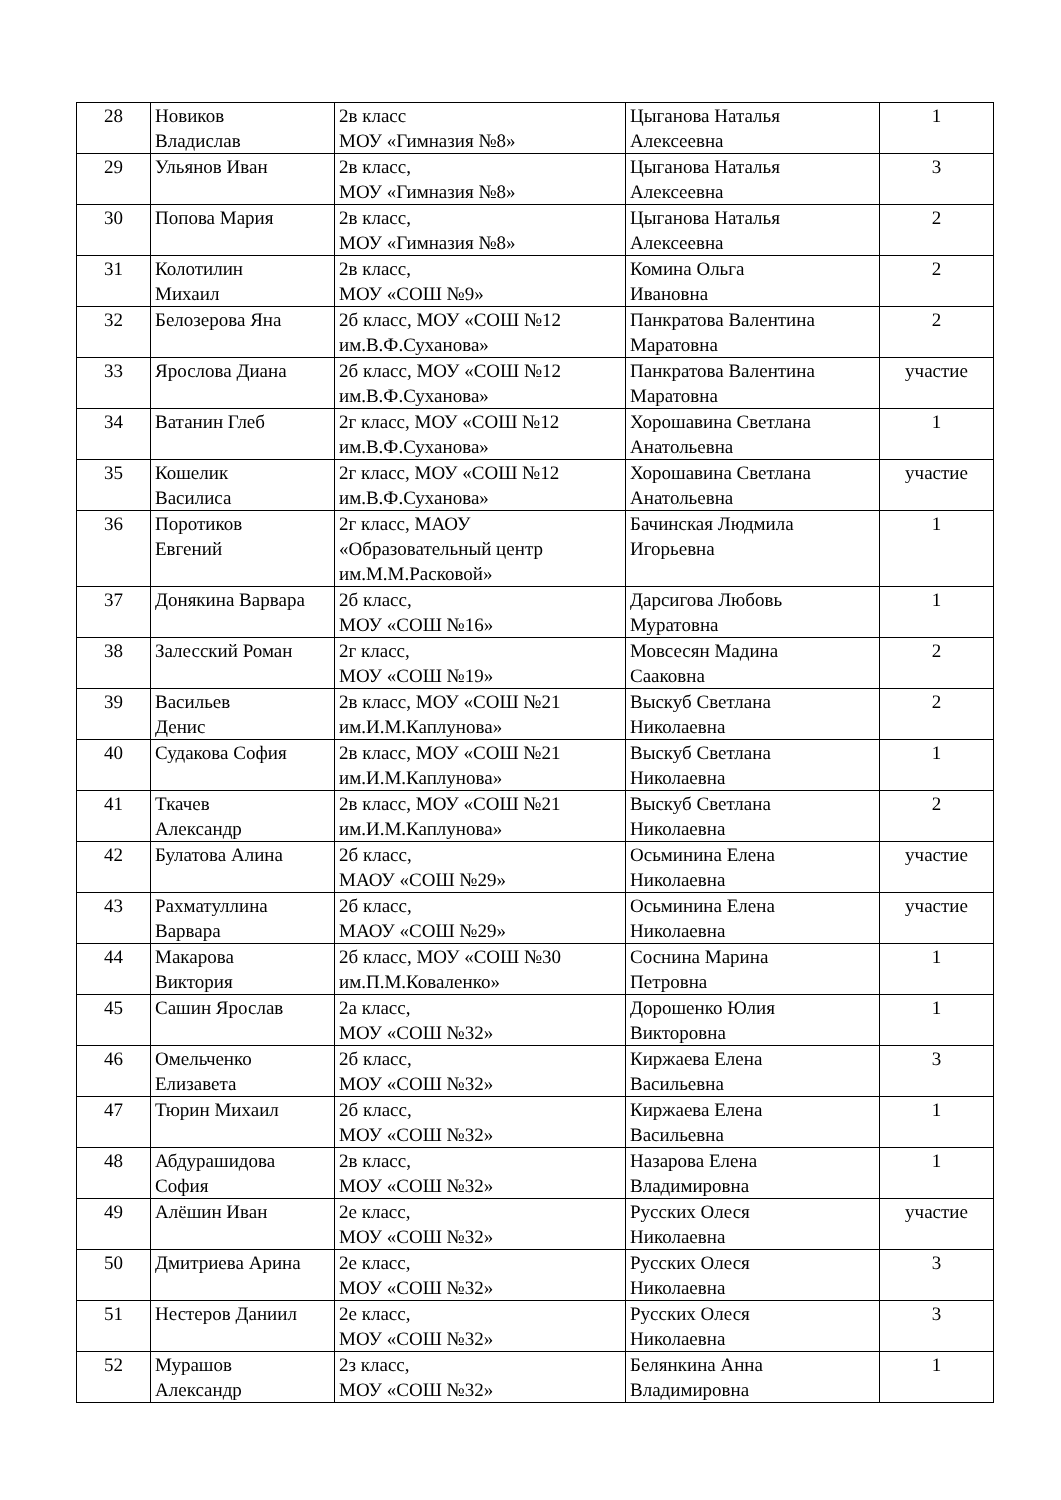| 28 | Новиков Владислав | 2в класс МОУ «Гимназия №8» | Цыганова Наталья Алексеевна | 1 |
| 29 | Ульянов Иван | 2в класс, МОУ «Гимназия №8» | Цыганова Наталья Алексеевна | 3 |
| 30 | Попова Мария | 2в класс, МОУ «Гимназия №8» | Цыганова Наталья Алексеевна | 2 |
| 31 | Колотилин Михаил | 2в класс, МОУ «СОШ №9» | Комина Ольга Ивановна | 2 |
| 32 | Белозерова Яна | 2б класс, МОУ «СОШ №12 им.В.Ф.Суханова» | Панкратова Валентина Маратовна | 2 |
| 33 | Ярослова Диана | 2б класс, МОУ «СОШ №12 им.В.Ф.Суханова» | Панкратова Валентина Маратовна | участие |
| 34 | Ватанин Глеб | 2г класс, МОУ «СОШ №12 им.В.Ф.Суханова» | Хорошавина Светлана Анатольевна | 1 |
| 35 | Кошелик Василиса | 2г класс, МОУ «СОШ №12 им.В.Ф.Суханова» | Хорошавина Светлана Анатольевна | участие |
| 36 | Поротиков Евгений | 2г класс, МАОУ «Образовательный центр им.М.М.Расковой» | Бачинская Людмила Игорьевна | 1 |
| 37 | Донякина Варвара | 2б класс, МОУ «СОШ №16» | Дарсигова Любовь Муратовна | 1 |
| 38 | Залесский Роман | 2г класс, МОУ «СОШ №19» | Мовсесян Мадина Сааковна | 2 |
| 39 | Васильев Денис | 2в класс, МОУ «СОШ №21 им.И.М.Каплунова» | Выскуб Светлана Николаевна | 2 |
| 40 | Судакова София | 2в класс, МОУ «СОШ №21 им.И.М.Каплунова» | Выскуб Светлана Николаевна | 1 |
| 41 | Ткачев Александр | 2в класс, МОУ «СОШ №21 им.И.М.Каплунова» | Выскуб Светлана Николаевна | 2 |
| 42 | Булатова Алина | 2б класс, МАОУ «СОШ №29» | Осьминина Елена Николаевна | участие |
| 43 | Рахматуллина Варвара | 2б класс, МАОУ «СОШ №29» | Осьминина Елена Николаевна | участие |
| 44 | Макарова Виктория | 2б класс, МОУ «СОШ №30 им.П.М.Коваленко» | Соснина Марина Петровна | 1 |
| 45 | Сашин Ярослав | 2а класс, МОУ «СОШ №32» | Дорошенко Юлия Викторовна | 1 |
| 46 | Омельченко Елизавета | 2б класс, МОУ «СОШ №32» | Киржаева Елена Васильевна | 3 |
| 47 | Тюрин Михаил | 2б класс, МОУ «СОШ №32» | Киржаева Елена Васильевна | 1 |
| 48 | Абдурашидова София | 2в класс, МОУ «СОШ №32» | Назарова Елена Владимировна | 1 |
| 49 | Алёшин Иван | 2е класс, МОУ «СОШ №32» | Русских Олеся Николаевна | участие |
| 50 | Дмитриева Арина | 2е класс, МОУ «СОШ №32» | Русских Олеся Николаевна | 3 |
| 51 | Нестеров Даниил | 2е класс, МОУ «СОШ №32» | Русских Олеся Николаевна | 3 |
| 52 | Мурашов Александр | 2з класс, МОУ «СОШ №32» | Белянкина Анна Владимировна | 1 |